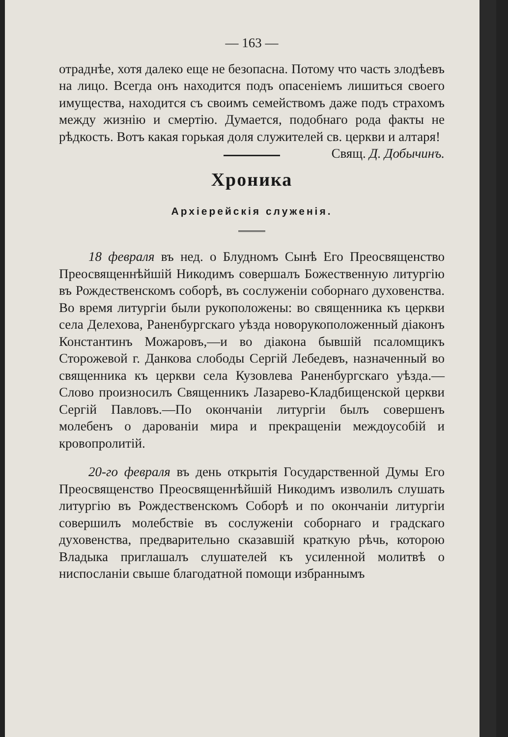— 163 —
отраднѣе, хотя далеко еще не безопасна. Потому что часть злодѣевъ на лицо. Всегда онъ находится подъ опасеніемъ лишиться своего имущества, находится съ своимъ семействомъ даже подъ страхомъ между жизнію и смертію. Думается, подобнаго рода факты не рѣдкость. Вотъ какая горькая доля служителей св. церкви и алтаря! Свящ. Д. Добычинъ.
Хроника
Архіерейскія служенія.
18 февраля въ нед. о Блудномъ Сынѣ Его Преосвященство Преосвященнѣйшій Никодимъ совершалъ Божественную литургію въ Рождественскомъ соборѣ, въ сослуженіи соборнаго духовенства. Во время литургіи были рукоположены: во священника къ церкви села Делехова, Раненбургскаго уѣзда новорукоположенный діаконъ Константинъ Можаровъ,—и во діакона бывшій псаломщикъ Сторожевой г. Данкова слободы Сергій Лебедевъ, назначенный во священника къ церкви села Кузовлева Раненбургскаго уѣзда.—Слово произносилъ Священникъ Лазарево-Кладбищенской церкви Сергій Павловъ.—По окончаніи литургіи былъ совершенъ молебенъ о дарованіи мира и прекращеніи междоусобій и кровопролитій.
20-го февраля въ день открытія Государственной Думы Его Преосвященство Преосвященнѣйшій Никодимъ изволилъ слушать литургію въ Рождественскомъ Соборѣ и по окончаніи литургіи совершилъ молебствіе въ сослуженіи соборнаго и градскаго духовенства, предварительно сказавшій краткую рѣчь, которою Владыка приглашалъ слушателей къ усиленной молитвѣ о ниспосланіи свыше благодатной помощи избраннымъ